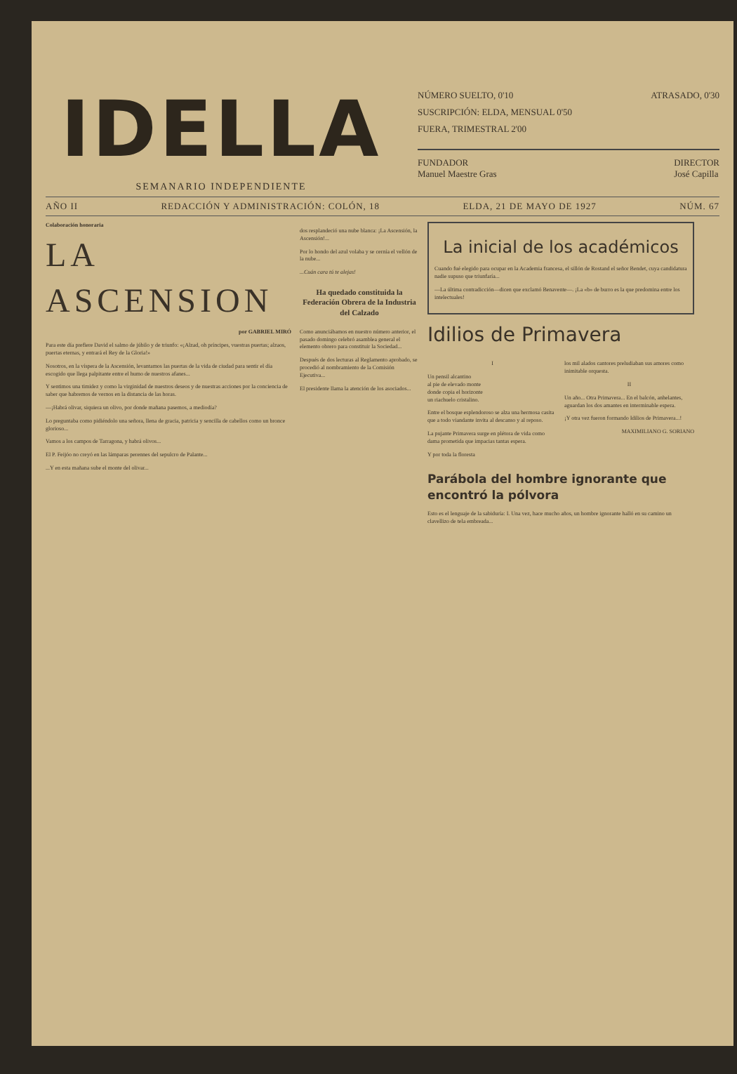IDELLA
SEMANARIO INDEPENDIENTE
NÚMERO SUELTO, 0'10 ATRASADO, 0'30
SUSCRIPCIÓN: ELDA, MENSUAL 0'50
FUERA, TRIMESTRAL 2'00
FUNDADOR
Manuel Maestre Gras DIRECTOR
José Capilla
AÑO II REDACCIÓN Y ADMINISTRACIÓN: COLÓN, 18 ELDA, 21 DE MAYO DE 1927 NÚM. 67
Colaboración honoraria
LA ASCENSION
por GABRIEL MIRÓ
Para este día prefiere David el salmo de júbilo y de triunfo: «¡Alzad, oh príncipes, vuestras puertas; alzaos, puertas eternas, y entrará el Rey de la Gloria!»
Nosotros, en la víspera de la Ascensión, levantamos las puertas de la vida de ciudad para sentir el día escogido que llega palpitante entre el humo de nuestros afanes...
Y sentimos una timidez y como la virginidad de nuestros deseos y de nuestras acciones por la conciencia de saber que habremos de vernos en la distancia de las horas.
—¡Habrá olivar, siquiera un olivo, por donde mañana pasemos, a mediodía?
Lo preguntaba como pidiéndolo una señora, llena de gracia, patricia y sencilla de cabellos como un bronce glorioso...
Vamos a los campos de Tarragona, y habrá olivos...
El P. Feijóo no creyó en las lámparas perennes del sepulcro de Palante...
...Y en esta mañana sube el monte del olivar...
dos resplandeció una nube blanca: ¡La Ascensión, la Ascensión!...
Por lo hondo del azul volaba y se cernía el vellón de la nube...
...Cuán cara tú te alejas!
Ha quedado constituida la Federación Obrera de la Industria del Calzado
Como anunciábamos en nuestro número anterior, el pasado domingo celebró asamblea general el elemento obrero para constituir la Sociedad...
Después de dos lecturas al Reglamento aprobado, se procedió al nombramiento de la Comisión Ejecutiva...
El presidente llama la atención de los asociados...
La inicial de los académicos
Cuando fué elegido para ocupar en la Academia francesa, el sillón de Rostand el señor Bendet, cuya candidatura nadie supuso que triunfaría...
—La última contradicción—dicen que exclamó Benavente—. ¡La «b» de burro es la que predomina entre los intelectuales!
Idilios de Primavera
I
Un pensil alcantino
al pie de elevado monte
donde copia el horizonte
un riachuelo cristalino.
Entre el bosque esplendoroso se alza una hermosa casita que a todo viandante invita al descanso y al reposo.
La pujante Primavera surge en plétora de vida como dama prometida que impacias tantas espera.
Y por toda la floresta
los mil alados cantores preludiaban sus amores como inimitable orquesta.
II
Un año... Otra Primavera... En el balcón, anhelantes, aguardan los dos amantes en interminable espera.
¡Y otra vez fueron formando Idilios de Primavera...!
MAXIMILIANO G. SORIANO
Parábola del hombre ignorante que encontró la pólvora
Esto es el lenguaje de la sabiduría: I. Una vez, hace mucho años, un hombre ignorante halló en su camino un clavellizo de tela embreada...